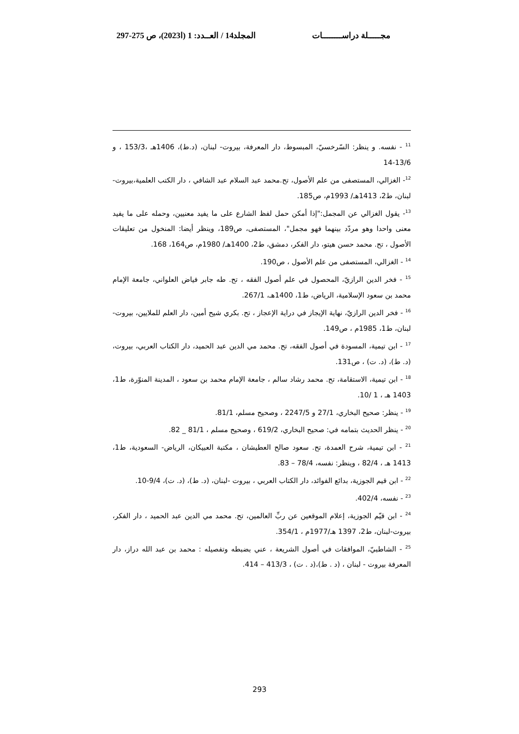مجـــــلة دراســــــــات المجلد14 / العــدد: 1 (ا2023)، ص 275-297
<sup>11</sup> - نفسه. و ينظر: السّرخسيّ، المبسوط، دار المعرفة، بيروت- لبنان، (د.ط)، 1406هـ ،153/3 ، و 13/6-14
<sup>12</sup>- الغزالي، المستصفى من علم الأصول، تح.محمد عبد السلام عبد الشافي ، دار الكتب العلمية،بيروت-لبنان، ط2، 1413هـ/ 1993م، ص185.
<sup>13</sup>- يقول الغزالي عن المجمل:"إذا أمكن حمل لفظ الشارع على ما يفيد معنيين، وحمله على ما يفيد معنى واحدا وهو مردّد بينهما فهو مجمل"، المستصفى، ص189، وينظر أيضا: المنخول من تعليقات الأصول ، تح. محمد حسن هيتو، دار الفكر، دمشق، ط2، 1400هـ/ 1980م، ص164، 168.
<sup>14</sup> - الغزالي، المستصفى من علم الأصول ، ص190.
<sup>15</sup> - فخر الدين الرازيّ، المحصول في علم أصول الفقه ، تح. طه جابر فياض العلواني، جامعة الإمام محمد بن سعود الإسلامية، الرياض، ط1، 1400هـ، 267/1.
<sup>16</sup> - فخر الدين الرازيّ، نهاية الإيجاز في دراية الإعجاز ، تح. بكري شيح أمين، دار العلم للملايين، بيروت- لبنان، ط1، 1985م ، ص149.
<sup>17</sup> - ابن تيمية، المسودة في أصول الفقه، تح. محمد مي الدين عبد الحميد، دار الكتاب العربي، بيروت،(د. ط)، (د. ت) ، ص131.
<sup>18</sup> - ابن تيمية، الاستقامة، تح. محمد رشاد سالم ، جامعة الإمام محمد بن سعود ، المدينة المنوّرة، ط1، 1403 هـ ، 1 /10.
<sup>19</sup> - ينظر: صحيح البخاري، 27/1 و 2247/5 ، وصحيح مسلم، 81/1.
<sup>20</sup> - ينظر الحديث بتمامه في: صحيح البخاري، 619/2 ، وصحيح مسلم ، 81/1 _ 82.
<sup>21</sup> - ابن تيمية، شرح العمدة، تح. سعود صالح العطيشان ، مكتبة العبيكان، الرياض- السعودية، ط1، 1413 هـ ، 82/4 ، وينظر: نفسه، 78/4 – 83.
<sup>22</sup> - ابن قيم الجوزية، بدائع الفوائد، دار الكتاب العربي ، بيروت -لبنان، (د. ط)، (د. ت)، 9/4-10.
<sup>23</sup> - نفسه، 402/4.
<sup>24</sup> - ابن قيّم الجوزية، إعلام الموقعين عن ربِّ العالمين، تح. محمد مي الدين عبد الحميد ، دار الفكر، بيروت-لبنان، ط2، 1397 هـ/1977م ، 354/1.
<sup>25</sup> - الشاطبيّ، الموافقات في أصول الشريعة ، عني بضبطه وتفصيله : محمد بن عبد الله دراز، دار المعرفة بيروت - لبنان ، (د . ط)،(د . ت) ، 413/3 – 414.
293